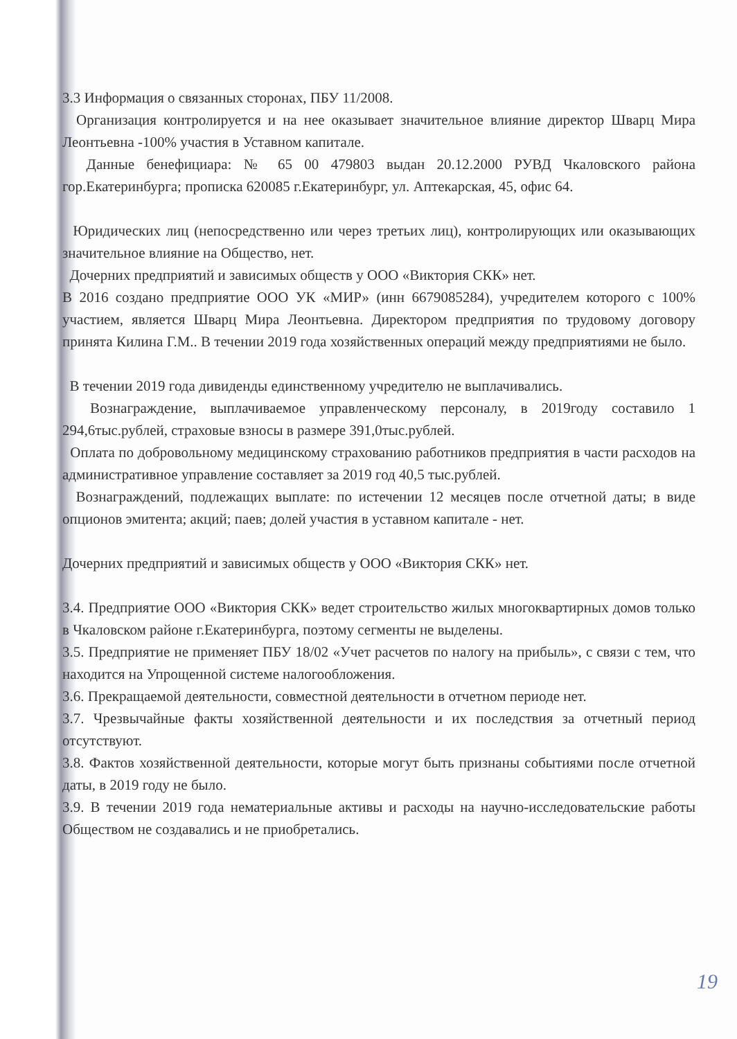3.3 Информация о связанных сторонах, ПБУ 11/2008.
Организация контролируется и на нее оказывает значительное влияние директор Шварц Мира Леонтьевна -100% участия в Уставном капитале.
Данные бенефициара: № 65 00 479803 выдан 20.12.2000 РУВД Чкаловского района гор.Екатеринбурга; прописка 620085 г.Екатеринбург, ул. Аптекарская, 45, офис 64.
Юридических лиц (непосредственно или через третьих лиц), контролирующих или оказывающих значительное влияние на Общество, нет.
Дочерних предприятий и зависимых обществ у ООО «Виктория СКК» нет.
В 2016 создано предприятие ООО УК «МИР» (инн 6679085284), учредителем которого с 100% участием, является Шварц Мира Леонтьевна. Директором предприятия по трудовому договору принята Килина Г.М.. В течении 2019 года хозяйственных операций между предприятиями не было.
В течении 2019 года дивиденды единственному учредителю не выплачивались.
Вознаграждение, выплачиваемое управленческому персоналу, в 2019году составило 1 294,6тыс.рублей, страховые взносы в размере 391,0тыс.рублей.
Оплата по добровольному медицинскому страхованию работников предприятия в части расходов на административное управление составляет за 2019 год 40,5 тыс.рублей.
Вознаграждений, подлежащих выплате: по истечении 12 месяцев после отчетной даты; в виде опционов эмитента; акций; паев; долей участия в уставном капитале - нет.
Дочерних предприятий и зависимых обществ у ООО «Виктория СКК» нет.
3.4. Предприятие ООО «Виктория СКК» ведет строительство жилых многоквартирных домов только в Чкаловском районе г.Екатеринбурга, поэтому сегменты не выделены.
3.5. Предприятие не применяет ПБУ 18/02 «Учет расчетов по налогу на прибыль», с связи с тем, что находится на Упрощенной системе налогообложения.
3.6. Прекращаемой деятельности, совместной деятельности в отчетном периоде нет.
3.7. Чрезвычайные факты хозяйственной деятельности и их последствия за отчетный период отсутствуют.
3.8. Фактов хозяйственной деятельности, которые могут быть признаны событиями после отчетной даты, в 2019 году не было.
3.9. В течении 2019 года нематериальные активы и расходы на научно-исследовательские работы Обществом не создавались и не приобретались.
19